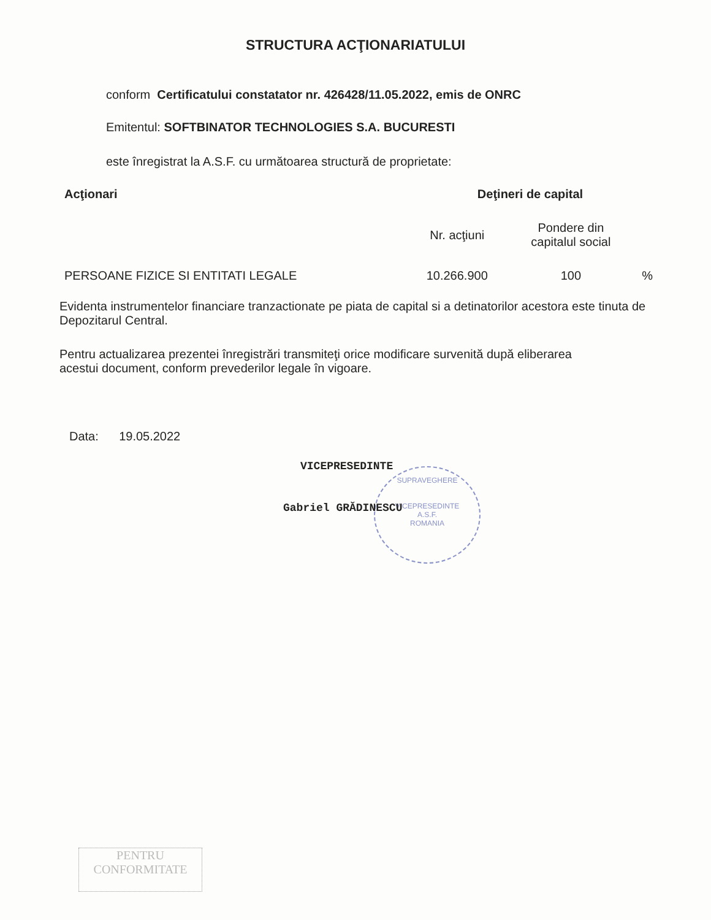STRUCTURA ACŢIONARIATULUI
conform Certificatului constatator nr. 426428/11.05.2022, emis de ONRC
Emitentul: SOFTBINATOR TECHNOLOGIES S.A. BUCURESTI
este înregistrat la A.S.F. cu următoarea structură de proprietate:
| Acţionari | Deţineri de capital | | |
| --- | --- | --- | --- |
| | Nr. acţiuni | Pondere din capitalul social | |
| PERSOANE FIZICE SI ENTITATI LEGALE | 10.266.900 | 100 | % |
Evidenta instrumentelor financiare tranzactionate pe piata de capital si a detinatorilor acestora este tinuta de Depozitarul Central.
Pentru actualizarea prezentei înregistrări transmiteţi orice modificare survenită după eliberarea acestui document, conform prevederilor legale în vigoare.
Data: 19.05.2022
SUPRAVEGHERE
VICEPRESEDINTE
A.S.F.
ROMANIA
VICEPRESEDINTE
Gabriel GRĂDINESCU
PENTRU
CONFORMITATE